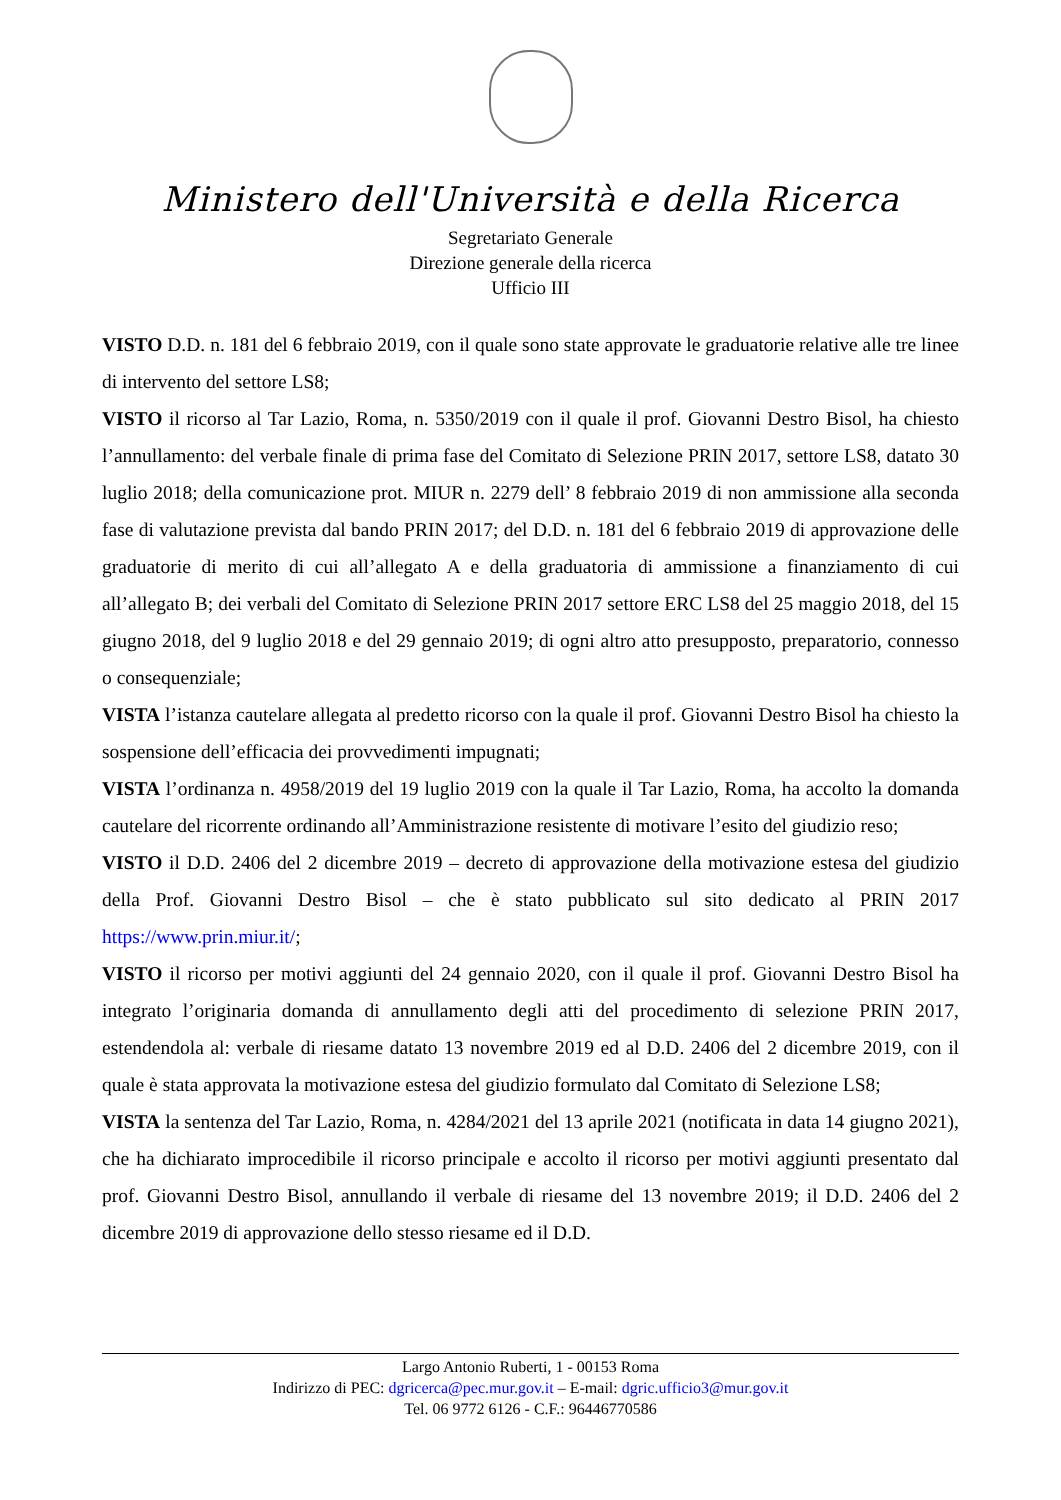Ministero dell'Università e della Ricerca
Segretariato Generale
Direzione generale della ricerca
Ufficio III
VISTO D.D. n. 181 del 6 febbraio 2019, con il quale sono state approvate le graduatorie relative alle tre linee di intervento del settore LS8;
VISTO il ricorso al Tar Lazio, Roma, n. 5350/2019 con il quale il prof. Giovanni Destro Bisol, ha chiesto l’annullamento: del verbale finale di prima fase del Comitato di Selezione PRIN 2017, settore LS8, datato 30 luglio 2018; della comunicazione prot. MIUR n. 2279 dell’ 8 febbraio 2019 di non ammissione alla seconda fase di valutazione prevista dal bando PRIN 2017; del D.D. n. 181 del 6 febbraio 2019 di approvazione delle graduatorie di merito di cui all’allegato A e della graduatoria di ammissione a finanziamento di cui all’allegato B; dei verbali del Comitato di Selezione PRIN 2017 settore ERC LS8 del 25 maggio 2018, del 15 giugno 2018, del 9 luglio 2018 e del 29 gennaio 2019; di ogni altro atto presupposto, preparatorio, connesso o consequenziale;
VISTA l’istanza cautelare allegata al predetto ricorso con la quale il prof. Giovanni Destro Bisol ha chiesto la sospensione dell’efficacia dei provvedimenti impugnati;
VISTA l’ordinanza n. 4958/2019 del 19 luglio 2019 con la quale il Tar Lazio, Roma, ha accolto la domanda cautelare del ricorrente ordinando all’Amministrazione resistente di motivare l’esito del giudizio reso;
VISTO il D.D. 2406 del 2 dicembre 2019 – decreto di approvazione della motivazione estesa del giudizio della Prof. Giovanni Destro Bisol – che è stato pubblicato sul sito dedicato al PRIN 2017 https://www.prin.miur.it/;
VISTO il ricorso per motivi aggiunti del 24 gennaio 2020, con il quale il prof. Giovanni Destro Bisol ha integrato l’originaria domanda di annullamento degli atti del procedimento di selezione PRIN 2017, estendendola al: verbale di riesame datato 13 novembre 2019 ed al D.D. 2406 del 2 dicembre 2019, con il quale è stata approvata la motivazione estesa del giudizio formulato dal Comitato di Selezione LS8;
VISTA la sentenza del Tar Lazio, Roma, n. 4284/2021 del 13 aprile 2021 (notificata in data 14 giugno 2021), che ha dichiarato improcedibile il ricorso principale e accolto il ricorso per motivi aggiunti presentato dal prof. Giovanni Destro Bisol, annullando il verbale di riesame del 13 novembre 2019; il D.D. 2406 del 2 dicembre 2019 di approvazione dello stesso riesame ed il D.D.
Largo Antonio Ruberti, 1 - 00153 Roma
Indirizzo di PEC: dgricerca@pec.mur.gov.it – E-mail: dgric.ufficio3@mur.gov.it
Tel. 06 9772 6126 - C.F.: 96446770586